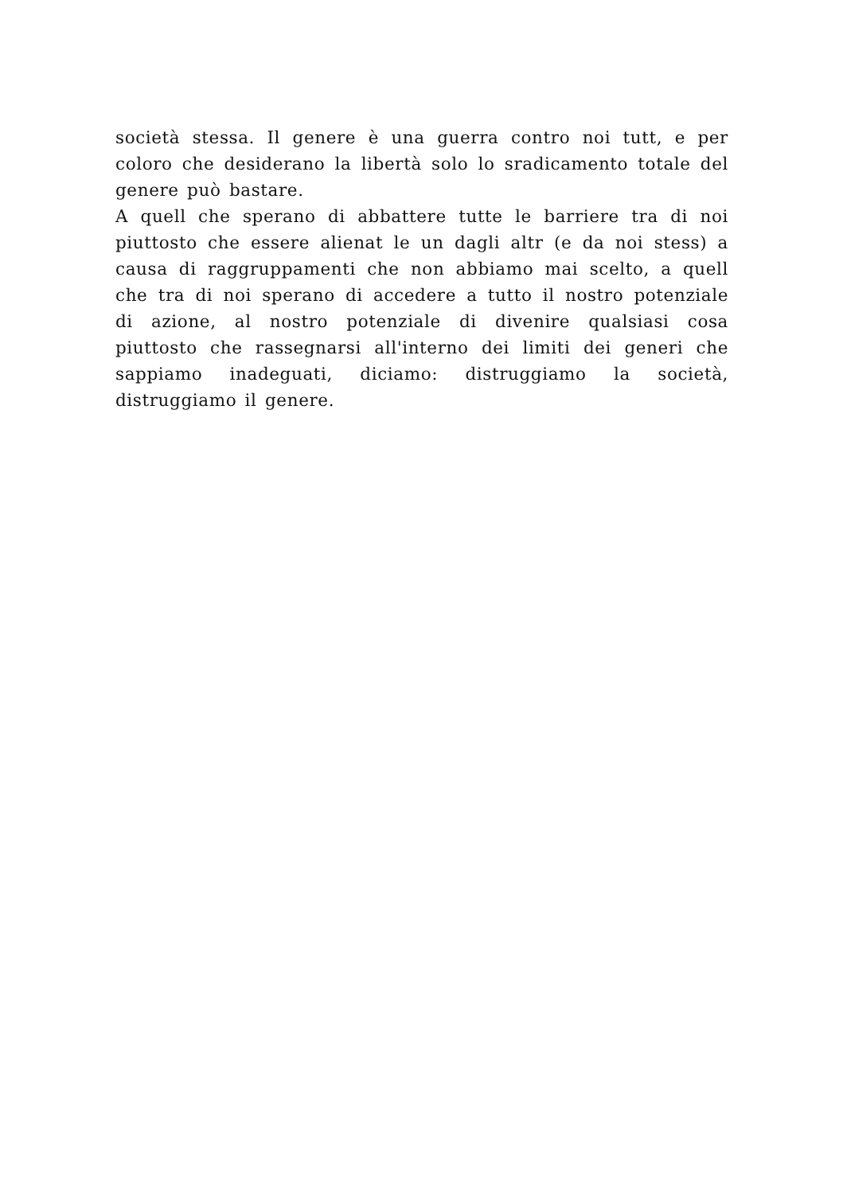società stessa. Il genere è una guerra contro noi tutt, e per coloro che desiderano la libertà solo lo sradicamento totale del genere può bastare.
A quell che sperano di abbattere tutte le barriere tra di noi piuttosto che essere alienat le un dagli altr (e da noi stess) a causa di raggruppamenti che non abbiamo mai scelto, a quell che tra di noi sperano di accedere a tutto il nostro potenziale di azione, al nostro potenziale di divenire qualsiasi cosa piuttosto che rassegnarsi all'interno dei limiti dei generi che sappiamo inadeguati, diciamo: distruggiamo la società, distruggiamo il genere.